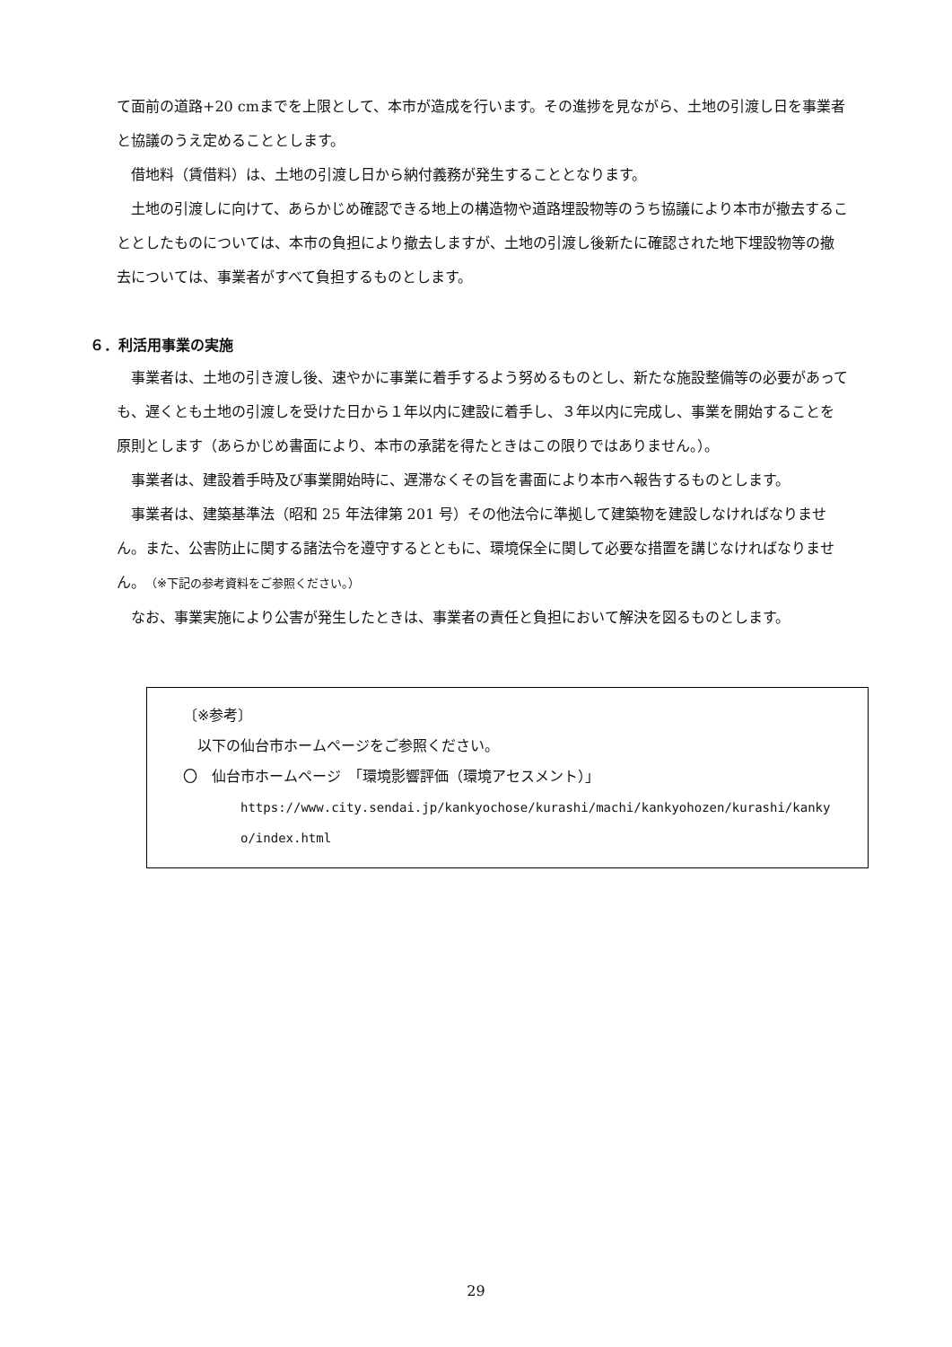て面前の道路+20 cmまでを上限として、本市が造成を行います。その進捗を見ながら、土地の引渡し日を事業者と協議のうえ定めることとします。
借地料（賃借料）は、土地の引渡し日から納付義務が発生することとなります。
土地の引渡しに向けて、あらかじめ確認できる地上の構造物や道路埋設物等のうち協議により本市が撤去することとしたものについては、本市の負担により撤去しますが、土地の引渡し後新たに確認された地下埋設物等の撤去については、事業者がすべて負担するものとします。
６．利活用事業の実施
事業者は、土地の引き渡し後、速やかに事業に着手するよう努めるものとし、新たな施設整備等の必要があっても、遅くとも土地の引渡しを受けた日から１年以内に建設に着手し、３年以内に完成し、事業を開始することを原則とします（あらかじめ書面により、本市の承諾を得たときはこの限りではありません。）。
事業者は、建設着手時及び事業開始時に、遅滞なくその旨を書面により本市へ報告するものとします。
事業者は、建築基準法（昭和 25 年法律第 201 号）その他法令に準拠して建築物を建設しなければなりません。また、公害防止に関する諸法令を遵守するとともに、環境保全に関して必要な措置を講じなければなりません。（※下記の参考資料をご参照ください。）
なお、事業実施により公害が発生したときは、事業者の責任と負担において解決を図るものとします。
〔※参考〕
以下の仙台市ホームページをご参照ください。
〇　仙台市ホームページ　「環境影響評価（環境アセスメント）」
https://www.city.sendai.jp/kankyochose/kurashi/machi/kankyohozen/kurashi/kankyo/index.html
29